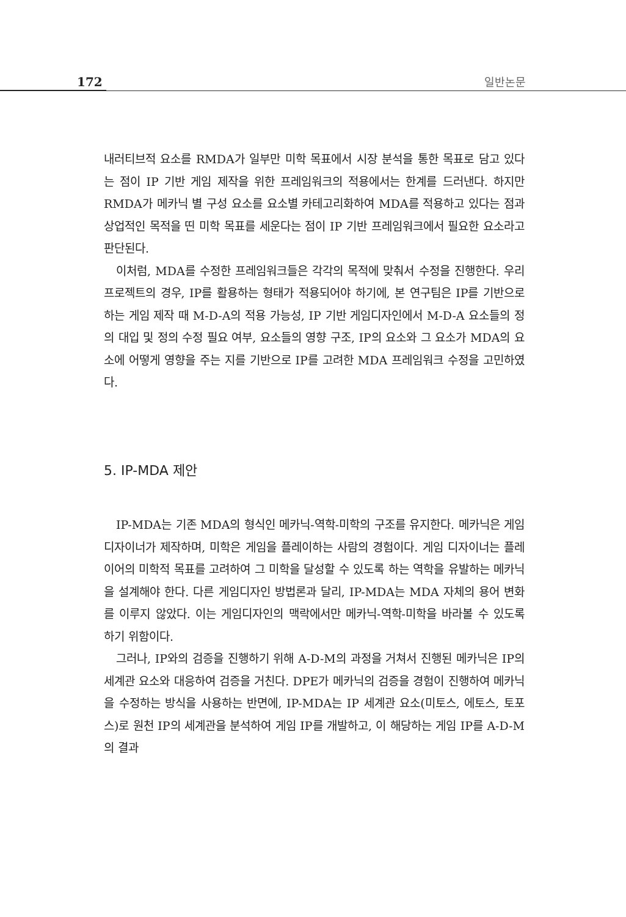172 일반논문
내러티브적 요소를 RMDA가 일부만 미학 목표에서 시장 분석을 통한 목표로 담고 있다는 점이 IP 기반 게임 제작을 위한 프레임워크의 적용에서는 한계를 드러낸다. 하지만 RMDA가 메카닉 별 구성 요소를 요소별 카테고리화하여 MDA를 적용하고 있다는 점과 상업적인 목적을 띤 미학 목표를 세운다는 점이 IP 기반 프레임워크에서 필요한 요소라고 판단된다.
이처럼, MDA를 수정한 프레임워크들은 각각의 목적에 맞춰서 수정을 진행한다. 우리 프로젝트의 경우, IP를 활용하는 형태가 적용되어야 하기에, 본 연구팀은 IP를 기반으로 하는 게임 제작 때 M-D-A의 적용 가능성, IP 기반 게임디자인에서 M-D-A 요소들의 정의 대입 및 정의 수정 필요 여부, 요소들의 영향 구조, IP의 요소와 그 요소가 MDA의 요소에 어떻게 영향을 주는 지를 기반으로 IP를 고려한 MDA 프레임워크 수정을 고민하였다.
5. IP-MDA 제안
IP-MDA는 기존 MDA의 형식인 메카닉-역학-미학의 구조를 유지한다. 메카닉은 게임 디자이너가 제작하며, 미학은 게임을 플레이하는 사람의 경험이다. 게임 디자이너는 플레이어의 미학적 목표를 고려하여 그 미학을 달성할 수 있도록 하는 역학을 유발하는 메카닉을 설계해야 한다. 다른 게임디자인 방법론과 달리, IP-MDA는 MDA 자체의 용어 변화를 이루지 않았다. 이는 게임디자인의 맥락에서만 메카닉-역학-미학을 바라볼 수 있도록 하기 위함이다.
그러나, IP와의 검증을 진행하기 위해 A-D-M의 과정을 거쳐서 진행된 메카닉은 IP의 세계관 요소와 대응하여 검증을 거친다. DPE가 메카닉의 검증을 경험이 진행하여 메카닉을 수정하는 방식을 사용하는 반면에, IP-MDA는 IP 세계관 요소(미토스, 에토스, 토포스)로 원천 IP의 세계관을 분석하여 게임 IP를 개발하고, 이 해당하는 게임 IP를 A-D-M의 결과